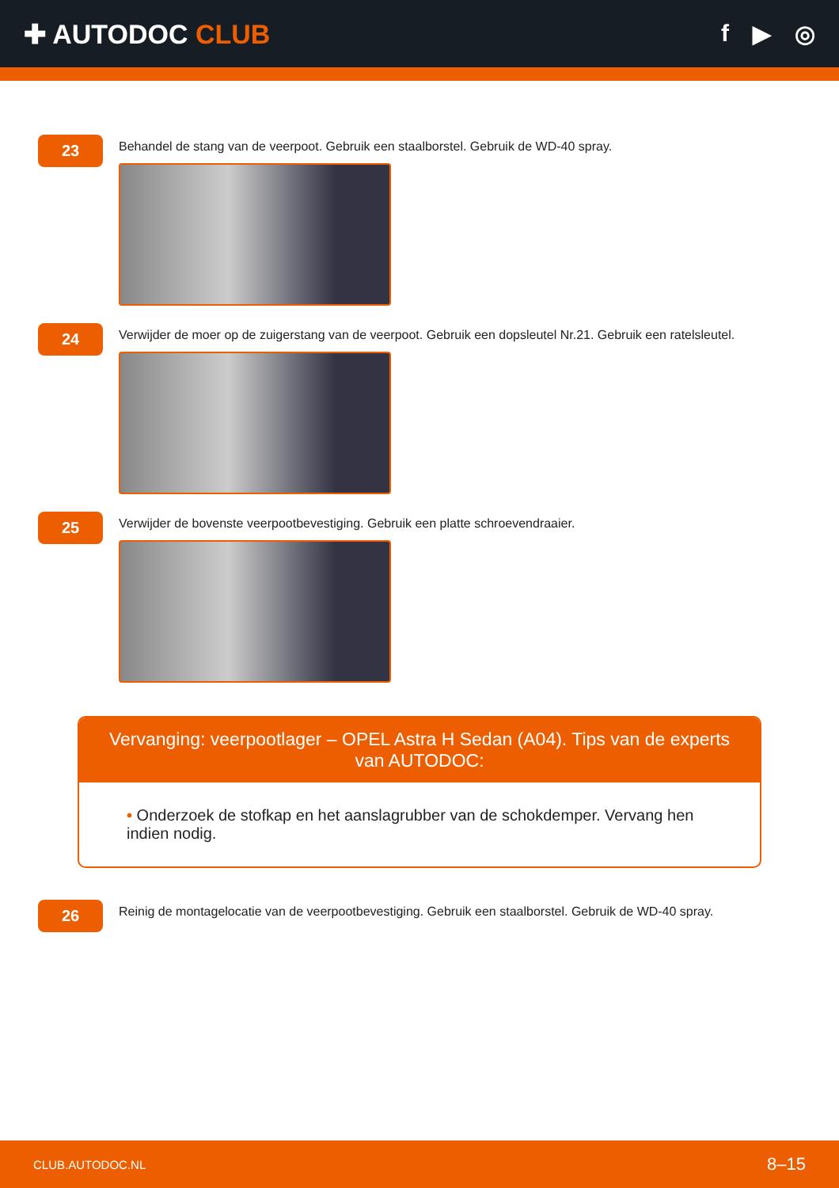✚ AUTODOC CLUB f ▶ ◎
23
Behandel de stang van de veerpoot. Gebruik een staalborstel. Gebruik de WD-40 spray.
24
Verwijder de moer op de zuigerstang van de veerpoot. Gebruik een dopsleutel Nr.21. Gebruik een ratelsleutel.
25
Verwijder de bovenste veerpootbevestiging. Gebruik een platte schroevendraaier.
Vervanging: veerpootlager – OPEL Astra H Sedan (A04). Tips van de experts van AUTODOC:
• Onderzoek de stofkap en het aanslagrubber van de schokdemper. Vervang hen indien nodig.
26
Reinig de montagelocatie van de veerpootbevestiging. Gebruik een staalborstel. Gebruik de WD-40 spray.
CLUB.AUTODOC.NL 8–15